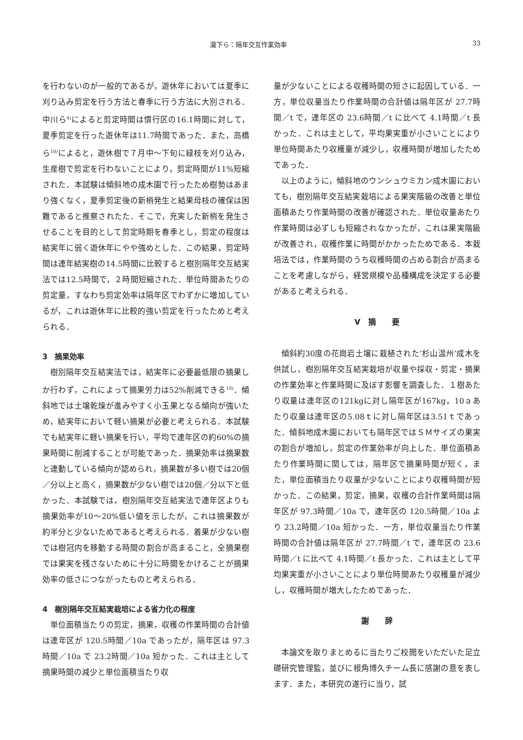瀧下ら：隔年交互作業効率 33
を行わないのが一般的であるが，遊休年においては夏季に刈り込み剪定を行う方法と春季に行う方法に大別される．中川ら<sup>4)</sup>によると剪定時間は慣行区の16.1時間に対して，夏季剪定を行った遊休年は11.7時間であった．また，高橋ら<sup>10)</sup>によると，遊休樹で７月中～下旬に緑枝を刈り込み，生産樹で剪定を行わないことにより，剪定時間が11%短縮された．本試験は傾斜地の成木園で行ったため樹勢はあまり強くなく，夏季剪定後の新梢発生と結果母枝の確保は困難であると推察されたた．そこで，充実した新梢を発生させることを目的として剪定時期を春季とし，剪定の程度は結実年に弱く遊休年にやや強めとした．この結果，剪定時間は連年結実樹の14.5時間に比較すると樹別隔年交互結実法では12.5時間で，２時間短縮された．単位時間あたりの剪定量，すなわち剪定効率は隔年区でわずかに増加しているが，これは遊休年に比較的強い剪定を行ったためと考えられる．
3　摘果効率
樹別隔年交互結実法では，結実年に必要最低限の摘果しか行わず，これによって摘果労力は52%削減できる<sup>10)</sup>．傾斜地では土壌乾燥が進みやすく小玉果となる傾向が強いため，結実年において軽い摘果が必要と考えられる．本試験でも結実年に軽い摘果を行い，平均で連年区の約60%の摘果時間に削減することが可能であった．摘果効率は摘果数と連動している傾向が認められ，摘果数が多い樹では20個／分以上と高く，摘果数が少ない樹では20個／分以下と低かった．本試験では，樹別隔年交互結実法で連年区よりも摘果効率が10～20%低い値を示したが，これは摘果数が約半分と少ないためであると考えられる．着果が少ない樹では樹冠内を移動する時間の割合が高まること，全摘果樹では果実を残さないために十分に時間をかけることが摘果効率の低さにつながったものと考えられる．
4　樹別隔年交互結実栽培による省力化の程度
単位面積当たりの剪定，摘果，収穫の作業時間の合計値は連年区が 120.5時間／10a であったが，隔年区は 97.3時間／10a で 23.2時間／10a 短かった．これは主として摘果時間の減少と単位面積当たり収
量が少ないことによる収穫時間の短さに起因している．一方，単位収量当たり作業時間の合計値は隔年区が 27.7時間／t で，連年区の 23.6時間／t に比べて 4.1時間／t 長かった．これは主として，平均果実重が小さいことにより単位時間あたり収穫量が減少し，収穫時間が増加したためであった．
以上のように，傾斜地のウンシュウミカン成木園においても，樹別隔年交互結実栽培による果実階級の改善と単位面積あたり作業時間の改善が確認された．単位収量あたり作業時間は必ずしも短縮されなかったが，これは果実階級が改善され，収穫作業に時間がかかったためである．本栽培法では，作業時間のうち収穫時間の占める割合が高まることを考慮しながら，経営規模や品種構成を決定する必要があると考えられる．
Ⅴ　摘　　要
傾斜約30度の花崗岩土壌に栽植された‘杉山温州’成木を供試し，樹別隔年交互結実栽培が収量や採収・剪定・摘果の作業効率と作業時間に及ぼす影響を調査した．１樹あたり収量は連年区の121kgに対し隔年区が167kg，10ａあたり収量は連年区の5.08ｔに対し隔年区は3.51ｔであった．傾斜地成木園においても隔年区ではＳＭサイズの果実の割合が増加し，剪定の作業効率が向上した．単位面積あたり作業時間に関しては，隔年区で摘果時間が短く，また，単位面積当たり収量が少ないことにより収穫時間が短かった．この結果，剪定，摘果，収穫の合計作業時間は隔年区が 97.3時間／10a で，連年区の 120.5時間／10a より 23.2時間／10a 短かった．一方，単位収量当たり作業時間の合計値は隔年区が 27.7時間／t で，連年区の 23.6時間／t に比べて 4.1時間／t 長かった．これは主として平均果実重が小さいことにより単位時間あたり収穫量が減少し，収穫時間が増大したためであった．
謝　　辞
本論文を取りまとめるに当たりご校閲をいただいた足立礎研究管理監，並びに根角博久チーム長に感謝の意を表します．また，本研究の遂行に当り，試